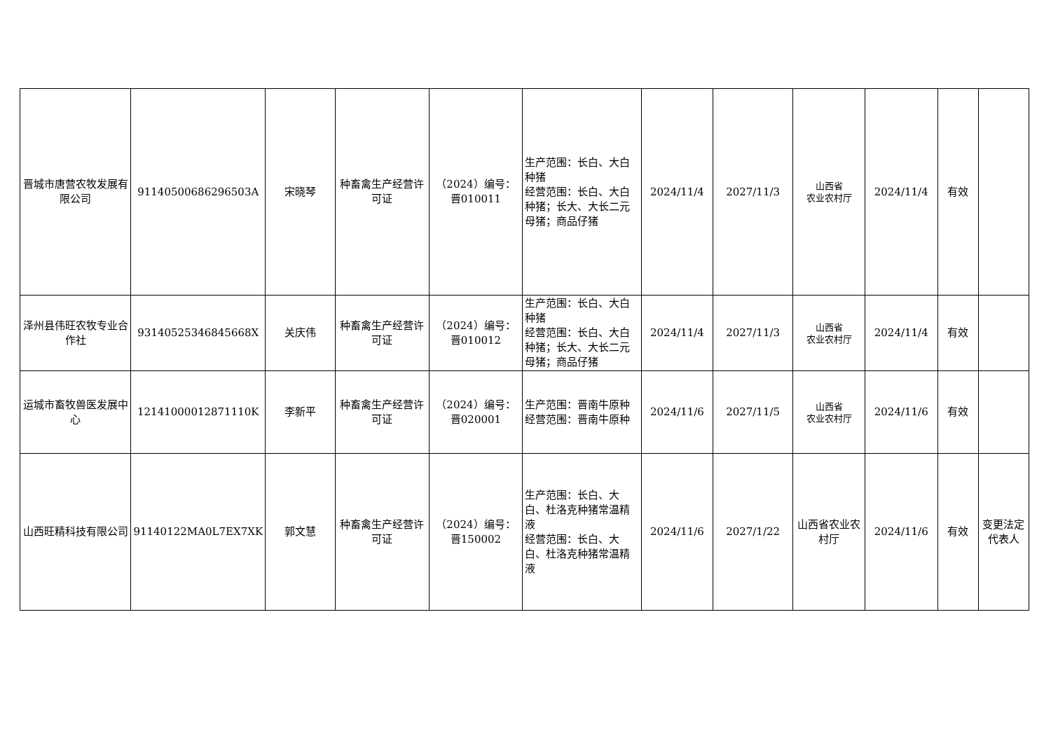| 晋城市唐营农牧发展有限公司 | 91140500686296503A | 宋晓琴 | 种畜禽生产经营许可证 | （2024）编号：晋010011 | 生产范围：长白、大白种猪 经营范围：长白、大白种猪；长大、大长二元母猪；商品仔猪 | 2024/11/4 | 2027/11/3 | 山西省 农业农村厅 | 2024/11/4 | 有效 | |
| 泽州县伟旺农牧专业合作社 | 93140525346845668X | 关庆伟 | 种畜禽生产经营许可证 | （2024）编号：晋010012 | 生产范围：长白、大白种猪 经营范围：长白、大白种猪；长大、大长二元母猪；商品仔猪 | 2024/11/4 | 2027/11/3 | 山西省 农业农村厅 | 2024/11/4 | 有效 | |
| 运城市畜牧兽医发展中心 | 12141000012871110K | 李新平 | 种畜禽生产经营许可证 | （2024）编号：晋020001 | 生产范围：晋南牛原种 经营范围：晋南牛原种 | 2024/11/6 | 2027/11/5 | 山西省 农业农村厅 | 2024/11/6 | 有效 | |
| 山西旺精科技有限公司 | 91140122MA0L7EX7XK | 郭文慧 | 种畜禽生产经营许可证 | （2024）编号：晋150002 | 生产范围：长白、大白、杜洛克种猪常温精液 经营范围：长白、大白、杜洛克种猪常温精液 | 2024/11/6 | 2027/1/22 | 山西省农业农村厅 | 2024/11/6 | 有效 | 变更法定代表人 |